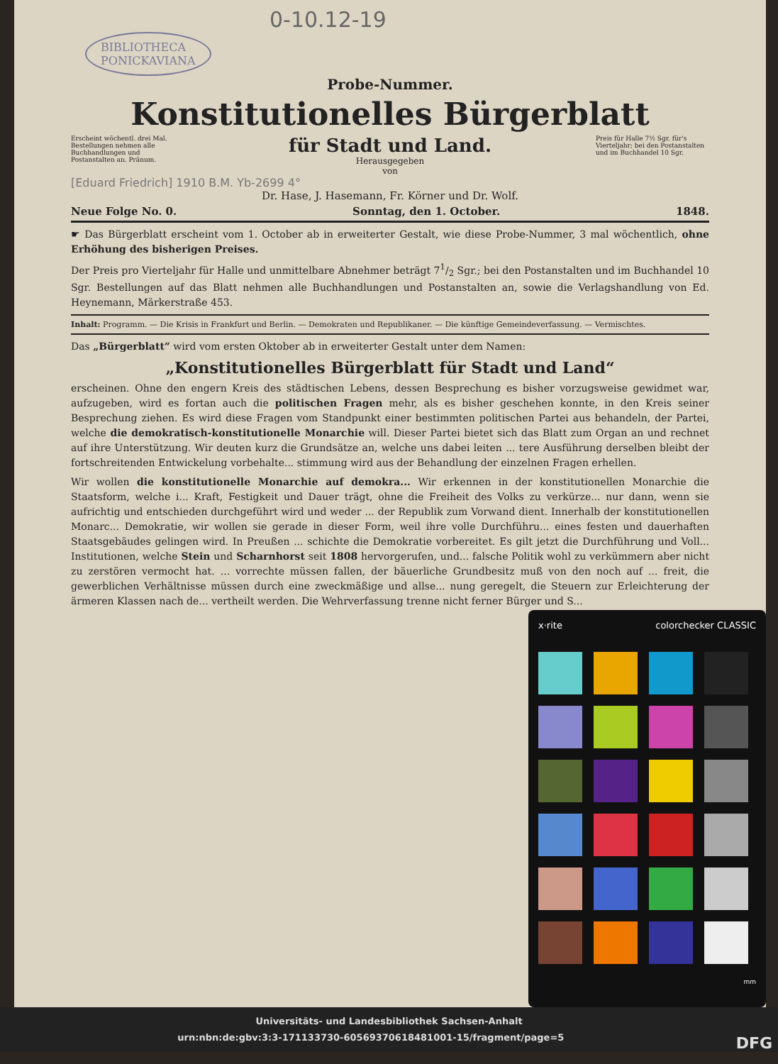0-10.12-19
BIBLIOTHECA
PONICKAVIANA
Probe-Nummer.
Konstitutionelles Bürgerblatt
Erscheint wöchentl. drei Mal. Bestellungen nehmen alle Buchhandlungen und Postanstalten an. Pränum.
für Stadt und Land.
Herausgegeben
von
Preis für Halle 7½ Sgr. für's Vierteljahr; bei den Postanstalten und im Buchhandel 10 Sgr.
[Eduard Friedrich] 1910 B.M. Yb-2699 4°
Dr. Hase, J. Hasemann, Fr. Körner und Dr. Wolf.
Neue Folge No. 0. Sonntag, den 1. October. 1848.
☛ Das Bürgerblatt erscheint vom 1. October ab in erweiterter Gestalt, wie diese Probe-Nummer, 3 mal wöchentlich, ohne Erhöhung des bisherigen Preises.
Der Preis pro Vierteljahr für Halle und unmittelbare Abnehmer beträgt 71/2 Sgr.; bei den Postanstalten und im Buchhandel 10 Sgr. Bestellungen auf das Blatt nehmen alle Buchhandlungen und Postanstalten an, sowie die Verlagshandlung von Ed. Heynemann, Märkerstraße 453.
Inhalt: Programm. — Die Krisis in Frankfurt und Berlin. — Demokraten und Republikaner. — Die künftige Gemeindeverfassung. — Vermischtes.
Das „Bürgerblatt“ wird vom ersten Oktober ab in erweiterter Gestalt unter dem Namen:
„Konstitutionelles Bürgerblatt für Stadt und Land“
erscheinen. Ohne den engern Kreis des städtischen Lebens, dessen Besprechung es bisher vorzugsweise gewidmet war, aufzugeben, wird es fortan auch die politischen Fragen mehr, als es bisher geschehen konnte, in den Kreis seiner Besprechung ziehen. Es wird diese Fragen vom Standpunkt einer bestimmten politischen Partei aus behandeln, der Partei, welche die demokratisch-konstitutionelle Monarchie will. Dieser Partei bietet sich das Blatt zum Organ an und rechnet auf ihre Unterstützung. Wir deuten kurz die Grundsätze an, welche uns dabei leiten ... tere Ausführung derselben bleibt der fortschreitenden Entwickelung vorbehalte... stimmung wird aus der Behandlung der einzelnen Fragen erhellen.
Wir wollen die konstitutionelle Monarchie auf demokra... Wir erkennen in der konstitutionellen Monarchie die Staatsform, welche i... Kraft, Festigkeit und Dauer trägt, ohne die Freiheit des Volks zu verkürze... nur dann, wenn sie aufrichtig und entschieden durchgeführt wird und weder ... der Republik zum Vorwand dient. Innerhalb der konstitutionellen Monarc... Demokratie, wir wollen sie gerade in dieser Form, weil ihre volle Durchführu... eines festen und dauerhaften Staatsgebäudes gelingen wird. In Preußen ... schichte die Demokratie vorbereitet. Es gilt jetzt die Durchführung und Voll... Institutionen, welche Stein und Scharnhorst seit 1808 hervorgerufen, und... falsche Politik wohl zu verkümmern aber nicht zu zerstören vermocht hat. ... vorrechte müssen fallen, der bäuerliche Grundbesitz muß von den noch auf ... freit, die gewerblichen Verhältnisse müssen durch eine zweckmäßige und allse... nung geregelt, die Steuern zur Erleichterung der ärmeren Klassen nach de... vertheilt werden. Die Wehrverfassung trenne nicht ferner Bürger und S...
x·rite colorchecker CLASSIC
mm
Universitäts- und Landesbibliothek Sachsen-Anhalt
urn:nbn:de:gbv:3:3-171133730-605693706184810​01-15/fragment/page=5 DFG